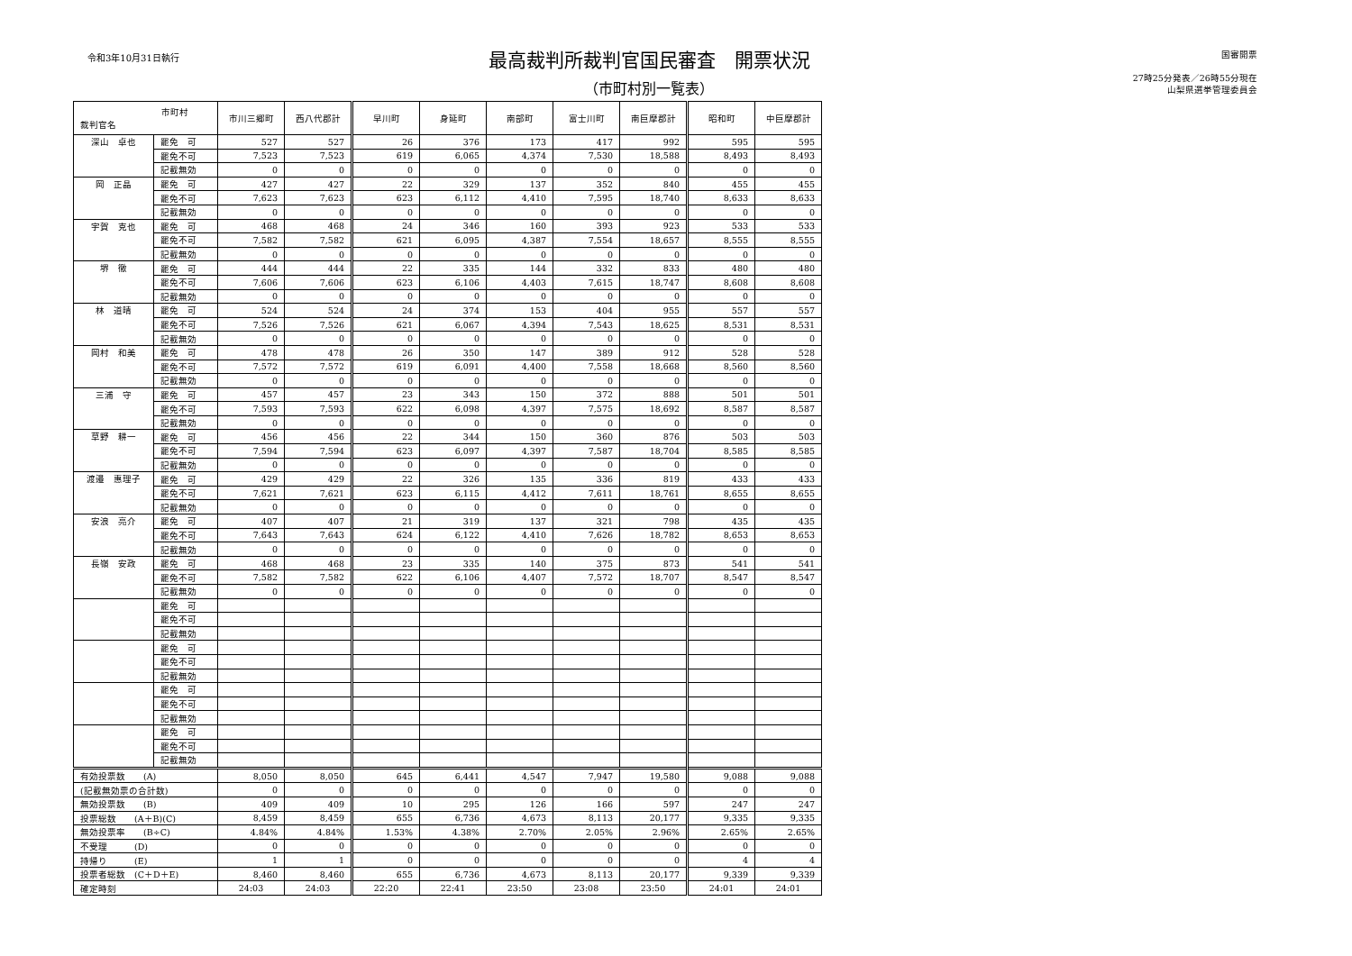令和3年10月31日執行
最高裁判所裁判官国民審査　開票状況
（市町村別一覧表）
国審開票
27時25分発表／26時55分現在
山梨県選挙管理委員会
| 市町村 裁判官名 | | 市川三郷町 | 西八代郡計 | 早川町 | 身延町 | 南部町 | 富士川町 | 南巨摩郡計 | 昭和町 | 中巨摩郡計 |
| --- | --- | --- | --- | --- | --- | --- | --- | --- | --- | --- |
| 深山 卓也 | 罷免 可 | 527 | 527 | 26 | 376 | 173 | 417 | 992 | 595 | 595 |
| | 罷免不可 | 7,523 | 7,523 | 619 | 6,065 | 4,374 | 7,530 | 18,588 | 8,493 | 8,493 |
| | 記載無効 | 0 | 0 | 0 | 0 | 0 | 0 | 0 | 0 | 0 |
| 岡 正晶 | 罷免 可 | 427 | 427 | 22 | 329 | 137 | 352 | 840 | 455 | 455 |
| | 罷免不可 | 7,623 | 7,623 | 623 | 6,112 | 4,410 | 7,595 | 18,740 | 8,633 | 8,633 |
| | 記載無効 | 0 | 0 | 0 | 0 | 0 | 0 | 0 | 0 | 0 |
| 宇賀 克也 | 罷免 可 | 468 | 468 | 24 | 346 | 160 | 393 | 923 | 533 | 533 |
| | 罷免不可 | 7,582 | 7,582 | 621 | 6,095 | 4,387 | 7,554 | 18,657 | 8,555 | 8,555 |
| | 記載無効 | 0 | 0 | 0 | 0 | 0 | 0 | 0 | 0 | 0 |
| 堺 徹 | 罷免 可 | 444 | 444 | 22 | 335 | 144 | 332 | 833 | 480 | 480 |
| | 罷免不可 | 7,606 | 7,606 | 623 | 6,106 | 4,403 | 7,615 | 18,747 | 8,608 | 8,608 |
| | 記載無効 | 0 | 0 | 0 | 0 | 0 | 0 | 0 | 0 | 0 |
| 林 道晴 | 罷免 可 | 524 | 524 | 24 | 374 | 153 | 404 | 955 | 557 | 557 |
| | 罷免不可 | 7,526 | 7,526 | 621 | 6,067 | 4,394 | 7,543 | 18,625 | 8,531 | 8,531 |
| | 記載無効 | 0 | 0 | 0 | 0 | 0 | 0 | 0 | 0 | 0 |
| 岡村 和美 | 罷免 可 | 478 | 478 | 26 | 350 | 147 | 389 | 912 | 528 | 528 |
| | 罷免不可 | 7,572 | 7,572 | 619 | 6,091 | 4,400 | 7,558 | 18,668 | 8,560 | 8,560 |
| | 記載無効 | 0 | 0 | 0 | 0 | 0 | 0 | 0 | 0 | 0 |
| 三浦 守 | 罷免 可 | 457 | 457 | 23 | 343 | 150 | 372 | 888 | 501 | 501 |
| | 罷免不可 | 7,593 | 7,593 | 622 | 6,098 | 4,397 | 7,575 | 18,692 | 8,587 | 8,587 |
| | 記載無効 | 0 | 0 | 0 | 0 | 0 | 0 | 0 | 0 | 0 |
| 草野 耕一 | 罷免 可 | 456 | 456 | 22 | 344 | 150 | 360 | 876 | 503 | 503 |
| | 罷免不可 | 7,594 | 7,594 | 623 | 6,097 | 4,397 | 7,587 | 18,704 | 8,585 | 8,585 |
| | 記載無効 | 0 | 0 | 0 | 0 | 0 | 0 | 0 | 0 | 0 |
| 渡邉 惠理子 | 罷免 可 | 429 | 429 | 22 | 326 | 135 | 336 | 819 | 433 | 433 |
| | 罷免不可 | 7,621 | 7,621 | 623 | 6,115 | 4,412 | 7,611 | 18,761 | 8,655 | 8,655 |
| | 記載無効 | 0 | 0 | 0 | 0 | 0 | 0 | 0 | 0 | 0 |
| 安浪 亮介 | 罷免 可 | 407 | 407 | 21 | 319 | 137 | 321 | 798 | 435 | 435 |
| | 罷免不可 | 7,643 | 7,643 | 624 | 6,122 | 4,410 | 7,626 | 18,782 | 8,653 | 8,653 |
| | 記載無効 | 0 | 0 | 0 | 0 | 0 | 0 | 0 | 0 | 0 |
| 長嶺 安政 | 罷免 可 | 468 | 468 | 23 | 335 | 140 | 375 | 873 | 541 | 541 |
| | 罷免不可 | 7,582 | 7,582 | 622 | 6,106 | 4,407 | 7,572 | 18,707 | 8,547 | 8,547 |
| | 記載無効 | 0 | 0 | 0 | 0 | 0 | 0 | 0 | 0 | 0 |
| | 罷免 可 | | | | | | | | | |
| | 罷免不可 | | | | | | | | | |
| | 記載無効 | | | | | | | | | |
| | 罷免 可 | | | | | | | | | |
| | 罷免不可 | | | | | | | | | |
| | 記載無効 | | | | | | | | | |
| | 罷免 可 | | | | | | | | | |
| | 罷免不可 | | | | | | | | | |
| | 記載無効 | | | | | | | | | |
| | 罷免 可 | | | | | | | | | |
| | 罷免不可 | | | | | | | | | |
| | 記載無効 | | | | | | | | | |
| 有効投票数 (A) | | 8,050 | 8,050 | 645 | 6,441 | 4,547 | 7,947 | 19,580 | 9,088 | 9,088 |
| (記載無効票の合計数) | | 0 | 0 | 0 | 0 | 0 | 0 | 0 | 0 | 0 |
| 無効投票数 (B) | | 409 | 409 | 10 | 295 | 126 | 166 | 597 | 247 | 247 |
| 投票総数 (A＋B)(C) | | 8,459 | 8,459 | 655 | 6,736 | 4,673 | 8,113 | 20,177 | 9,335 | 9,335 |
| 無効投票率 (B÷C) | | 4.84% | 4.84% | 1.53% | 4.38% | 2.70% | 2.05% | 2.96% | 2.65% | 2.65% |
| 不受理 (D) | | 0 | 0 | 0 | 0 | 0 | 0 | 0 | 0 | 0 |
| 持帰り (E) | | 1 | 1 | 0 | 0 | 0 | 0 | 0 | 4 | 4 |
| 投票者総数 (C＋D＋E) | | 8,460 | 8,460 | 655 | 6,736 | 4,673 | 8,113 | 20,177 | 9,339 | 9,339 |
| 確定時刻 | | 24:03 | 24:03 | 22:20 | 22:41 | 23:50 | 23:08 | 23:50 | 24:01 | 24:01 |